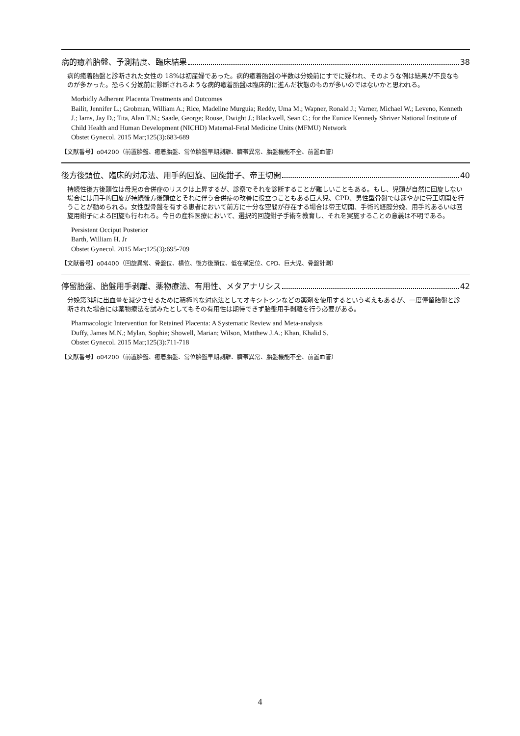病的癒着胎盤、予測精度、臨床結果 38
病的癒着胎盤と診断された女性の 18%は初産婦であった。病的癒着胎盤の半数は分娩前にすでに疑われ、そのような例は結果が不良なものが多かった。恐らく分娩前に診断されるような病的癒着胎盤は臨床的に進んだ状態のものが多いのではないかと思われる。
Morbidly Adherent Placenta Treatments and Outcomes
Bailit, Jennifer L.; Grobman, William A.; Rice, Madeline Murguia; Reddy, Uma M.; Wapner, Ronald J.; Varner, Michael W.; Leveno, Kenneth J.; Iams, Jay D.; Tita, Alan T.N.; Saade, George; Rouse, Dwight J.; Blackwell, Sean C.; for the Eunice Kennedy Shriver National Institute of Child Health and Human Development (NICHD) Maternal-Fetal Medicine Units (MFMU) Network
Obstet Gynecol. 2015 Mar;125(3):683-689
【文献番号】o04200（前置胎盤、癒着胎盤、常位胎盤早期剥離、臍帯異常、胎盤機能不全、前置血管）
後方後頭位、臨床的対応法、用手的回旋、回旋鉗子、帝王切開 40
持続性後方後頭位は母児の合併症のリスクは上昇するが、診察でそれを診断することが難しいこともある。もし、児頭が自然に回旋しない場合には用手的回旋が持続後方後頭位とそれに伴う合併症の改善に役立つこともある巨大児、CPD、男性型骨盤では速やかに帝王切開を行うことが勧められる。女性型骨盤を有する患者において前方に十分な空間が存在する場合は帝王切開、手術的経腟分娩、用手的あるいは回旋用鉗子による回旋も行われる。今日の産科医療において、選択的回旋鉗子手術を教育し、それを実施することの意義は不明である。
Persistent Occiput Posterior
Barth, William H. Jr
Obstet Gynecol. 2015 Mar;125(3):695-709
【文献番号】o04400（回旋異常、骨盤位、横位、後方後頭位、低在横定位、CPD、巨大児、骨盤計測）
停留胎盤、胎盤用手剥離、薬物療法、有用性、メタアナリシス 42
分娩第3期に出血量を減少させるために積極的な対応法としてオキシトシンなどの薬剤を使用するという考えもあるが、一度停留胎盤と診断された場合には薬物療法を試みたとしてもその有用性は期待できず胎盤用手剥離を行う必要がある。
Pharmacologic Intervention for Retained Placenta: A Systematic Review and Meta-analysis
Duffy, James M.N.; Mylan, Sophie; Showell, Marian; Wilson, Matthew J.A.; Khan, Khalid S.
Obstet Gynecol. 2015 Mar;125(3):711-718
【文献番号】o04200（前置胎盤、癒着胎盤、常位胎盤早期剥離、臍帯異常、胎盤機能不全、前置血管）
4